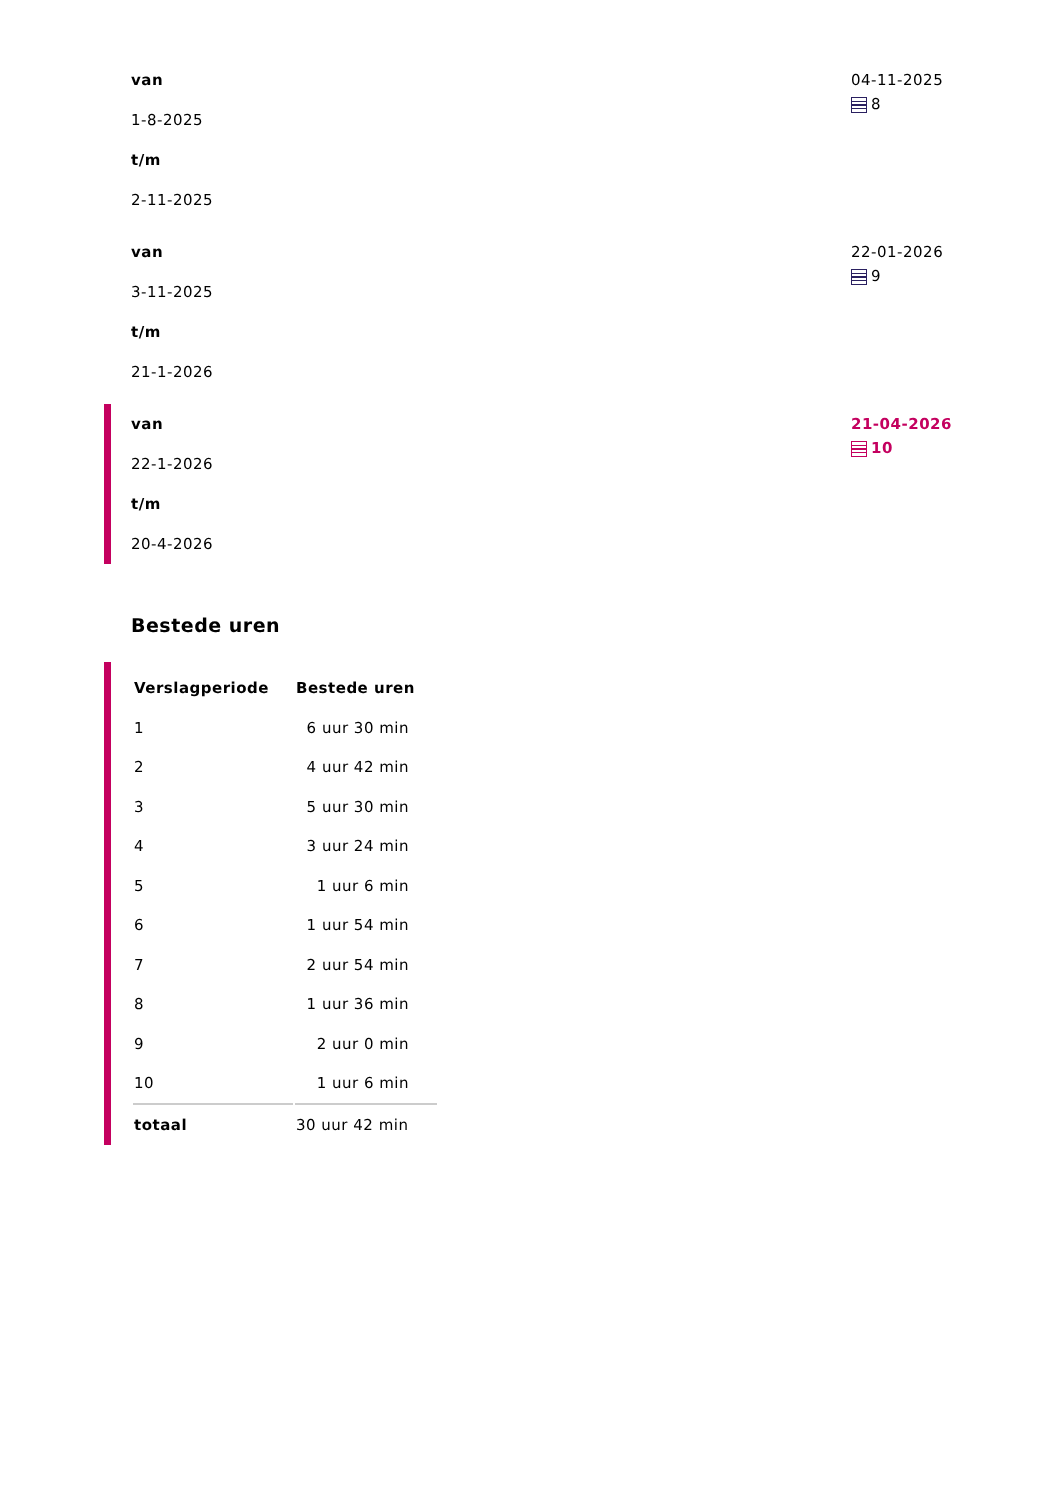van
1-8-2025
t/m
2-11-2025
04-11-2025
8
van
3-11-2025
t/m
21-1-2026
22-01-2026
9
van
22-1-2026
t/m
20-4-2026
21-04-2026
10
Bestede uren
| Verslagperiode | Bestede uren |
| --- | --- |
| 1 | 6 uur 30 min |
| 2 | 4 uur 42 min |
| 3 | 5 uur 30 min |
| 4 | 3 uur 24 min |
| 5 | 1 uur 6 min |
| 6 | 1 uur 54 min |
| 7 | 2 uur 54 min |
| 8 | 1 uur 36 min |
| 9 | 2 uur 0 min |
| 10 | 1 uur 6 min |
| totaal | 30 uur 42 min |